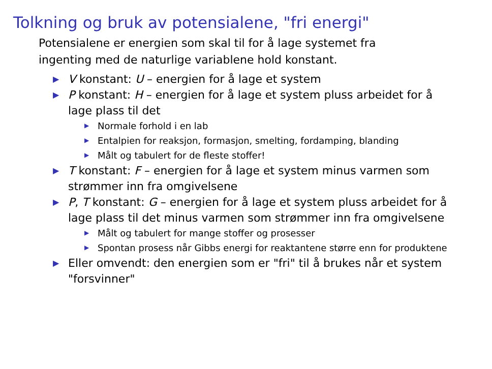Tolkning og bruk av potensialene, "fri energi"
Potensialene er energien som skal til for å lage systemet fra ingenting med de naturlige variablene hold konstant.
▶ V konstant: U – energien for å lage et system
▶ P konstant: H – energien for å lage et system pluss arbeidet for å lage plass til det
▶ Normale forhold i en lab
▶ Entalpien for reaksjon, formasjon, smelting, fordamping, blanding
▶ Målt og tabulert for de fleste stoffer!
▶ T konstant: F – energien for å lage et system minus varmen som strømmer inn fra omgivelsene
▶ P, T konstant: G – energien for å lage et system pluss arbeidet for å lage plass til det minus varmen som strømmer inn fra omgivelsene
▶ Målt og tabulert for mange stoffer og prosesser
▶ Spontan prosess når Gibbs energi for reaktantene større enn for produktene
▶ Eller omvendt: den energien som er "fri" til å brukes når et system "forsvinner"